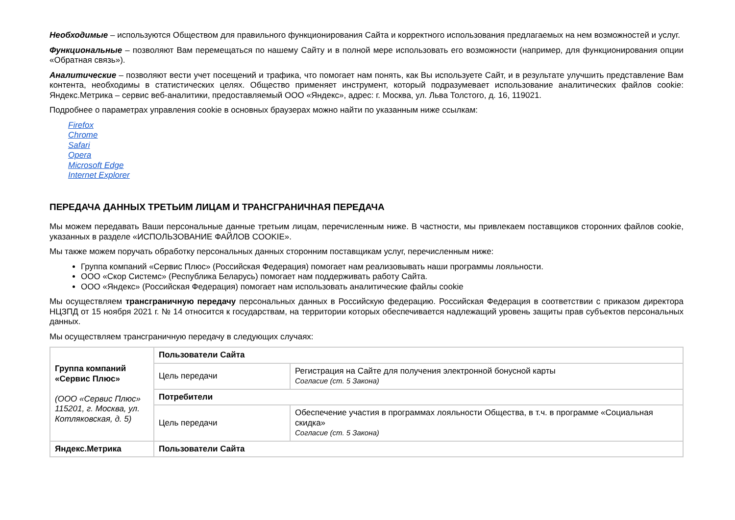Необходимые – используются Обществом для правильного функционирования Сайта и корректного использования предлагаемых на нем возможностей и услуг.
Функциональные – позволяют Вам перемещаться по нашему Сайту и в полной мере использовать его возможности (например, для функционирования опции «Обратная связь»).
Аналитические – позволяют вести учет посещений и трафика, что помогает нам понять, как Вы используете Сайт, и в результате улучшить представление Вам контента, необходимы в статистических целях. Общество применяет инструмент, который подразумевает использование аналитических файлов cookie: Яндекс.Метрика – сервис веб-аналитики, предоставляемый ООО «Яндекс», адрес: г. Москва, ул. Льва Толстого, д. 16, 119021.
Подробнее о параметрах управления cookie в основных браузерах можно найти по указанным ниже ссылкам:
Firefox
Chrome
Safari
Opera
Microsoft Edge
Internet Explorer
ПЕРЕДАЧА ДАННЫХ ТРЕТЬИМ ЛИЦАМ И ТРАНСГРАНИЧНАЯ ПЕРЕДАЧА
Мы можем передавать Ваши персональные данные третьим лицам, перечисленным ниже. В частности, мы привлекаем поставщиков сторонних файлов cookie, указанных в разделе «ИСПОЛЬЗОВАНИЕ ФАЙЛОВ COOKIE».
Мы также можем поручать обработку персональных данных сторонним поставщикам услуг, перечисленным ниже:
Группа компаний «Сервис Плюс» (Российская Федерация) помогает нам реализовывать наши программы лояльности.
ООО «Скор Системс» (Республика Беларусь) помогает нам поддерживать работу Сайта.
ООО «Яндекс» (Российская Федерация) помогает нам использовать аналитические файлы cookie
Мы осуществляем трансграничную передачу персональных данных в Российскую федерацию. Российская Федерация в соответствии с приказом директора НЦЗПД от 15 ноября 2021 г. № 14 относится к государствам, на территории которых обеспечивается надлежащий уровень защиты прав субъектов персональных данных.
Мы осуществляем трансграничную передачу в следующих случаях:
| Группа компаний «Сервис Плюс» (ООО «Сервис Плюс» 115201, г. Москва, ул. Котляковская, д. 5) | Пользователи Сайта | |
| | Цель передачи | Регистрация на Сайте для получения электронной бонусной карты Согласие (ст. 5 Закона) |
| | Потребители | |
| | Цель передачи | Обеспечение участия в программах лояльности Общества, в т.ч. в программе «Социальная скидка» Согласие (ст. 5 Закона) |
| Яндекс.Метрика | Пользователи Сайта | |